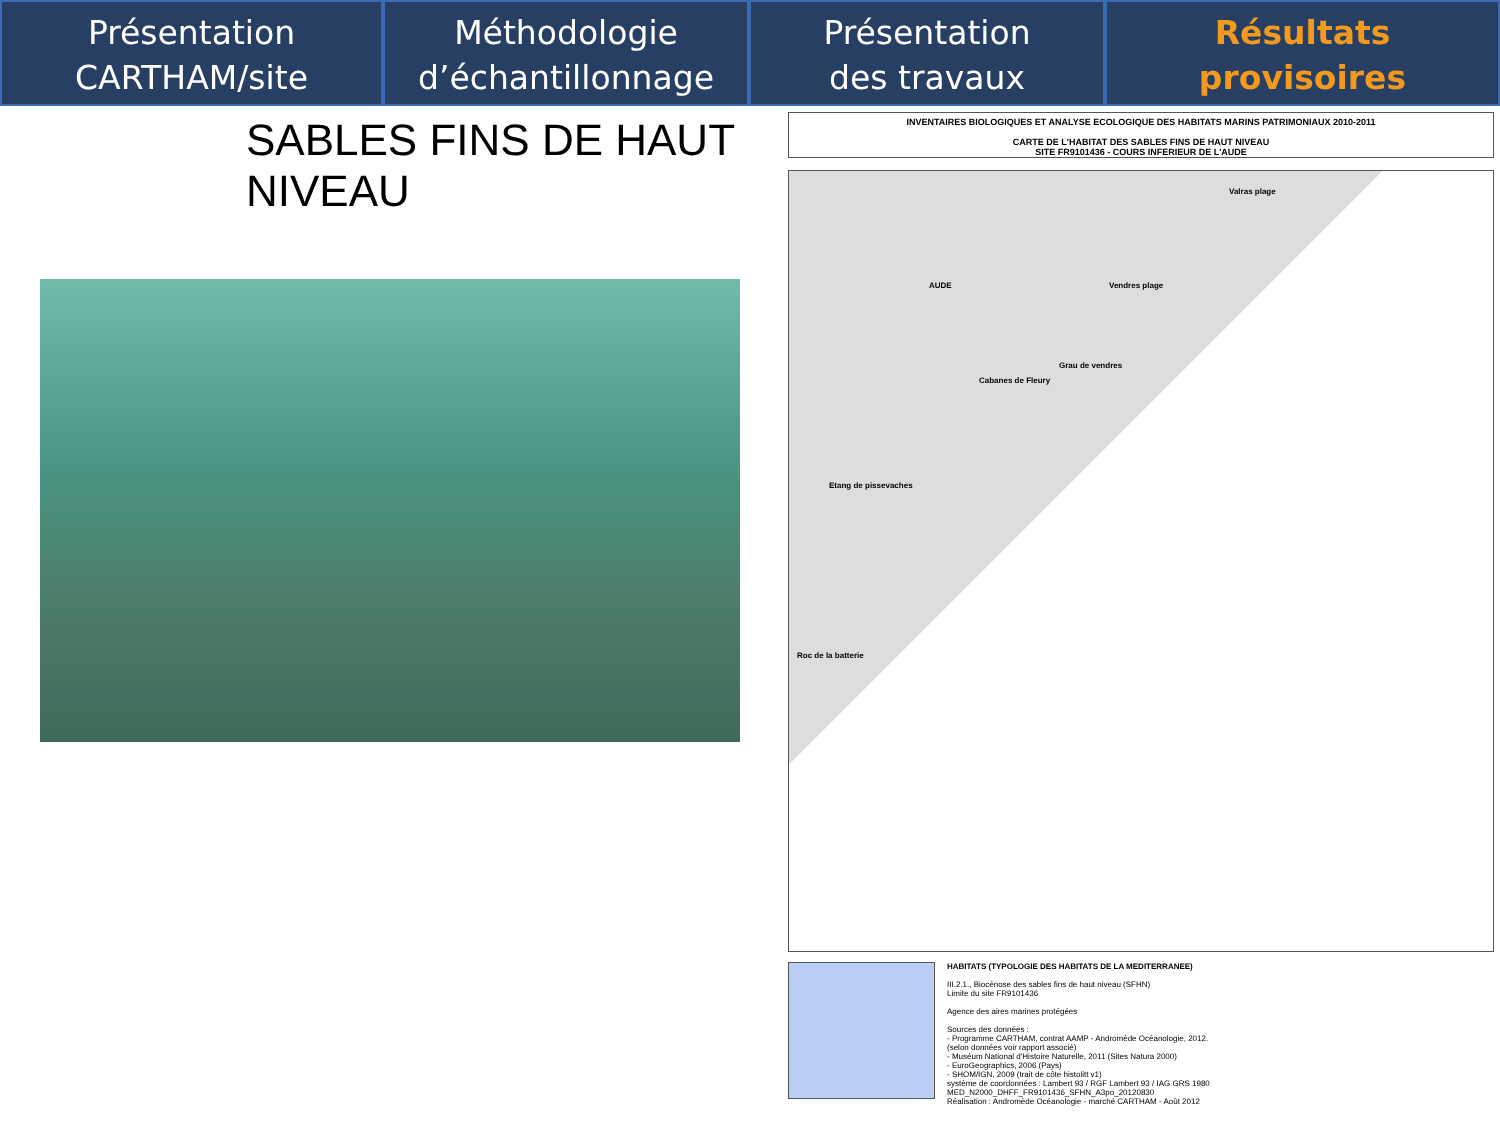Présentation
CARTHAM/site
Méthodologie
d’échantillonnage
Présentation
des travaux effectués
Résultats
provisoires
SABLES FINS DE HAUT NIVEAU
INVENTAIRES BIOLOGIQUES ET ANALYSE ECOLOGIQUE DES HABITATS MARINS PATRIMONIAUX 2010-2011
CARTE DE L'HABITAT DES SABLES FINS DE HAUT NIVEAU
SITE FR9101436 - COURS INFERIEUR DE L'AUDE
Valras plage
Vendres plage AUDE
Grau de vendres
Cabanes de Fleury
Etang de pissevaches
Roc de la batterie
HABITATS (TYPOLOGIE DES HABITATS DE LA MEDITERRANEE)
III.2.1., Biocénose des sables fins de haut niveau (SFHN)
Limite du site FR9101436
Agence des aires marines protégées
Sources des données :
- Programme CARTHAM, contrat AAMP - Andromède Océanologie, 2012.
(selon données voir rapport associé)
- Muséum National d'Histoire Naturelle, 2011 (Sites Natura 2000)
- EuroGeographics, 2006 (Pays)
- SHOM/IGN, 2009 (trait de côte histolitt v1)
système de coordonnées : Lambert 93 / RGF Lambert 93 / IAG GRS 1980
MED_N2000_DHFF_FR9101436_SFHN_A3po_20120830
Réalisation : Andromède Océanologie - marché CARTHAM - Août 2012